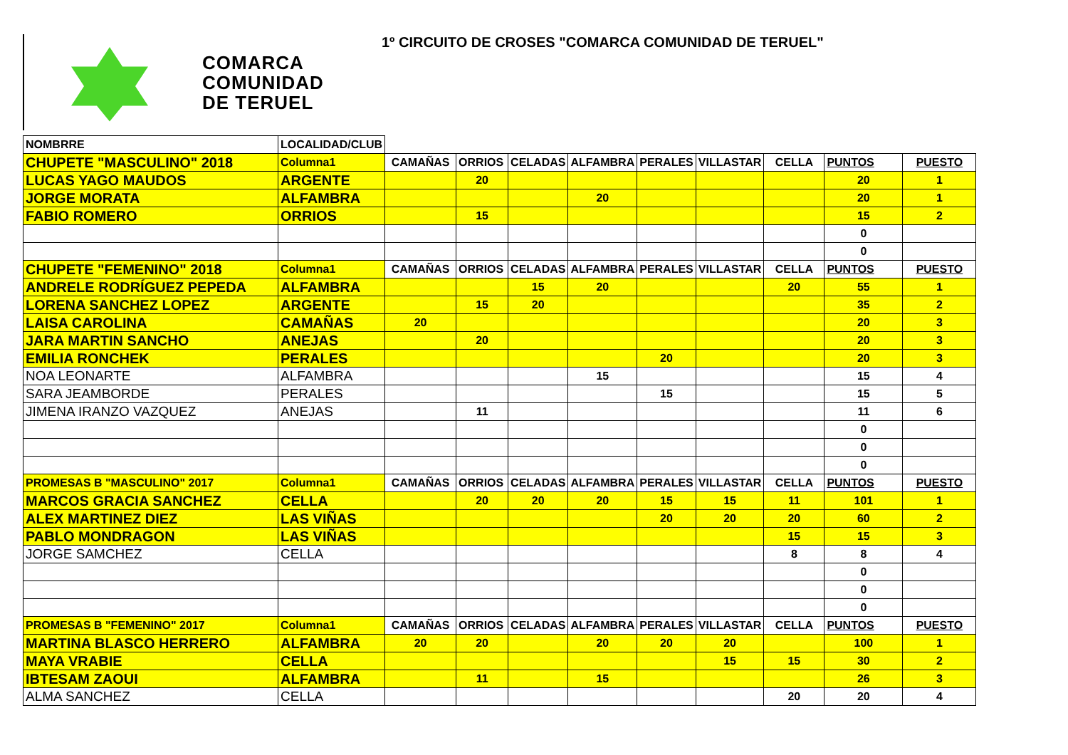COMARCA
COMUNIDAD
DE TERUEL
1º CIRCUITO DE CROSES "COMARCA COMUNIDAD DE TERUEL"
| NOMBRRE | LOCALIDAD/CLUB | | | | | | | | | |
| CHUPETE "MASCULINO" 2018 | Columna1 | CAMAÑAS | ORRIOS | CELADAS | ALFAMBRA | PERALES | VILLASTAR | CELLA | PUNTOS | PUESTO |
| LUCAS YAGO MAUDOS | ARGENTE | | 20 | | | | | | 20 | 1 |
| JORGE MORATA | ALFAMBRA | | | | 20 | | | | 20 | 1 |
| FABIO ROMERO | ORRIOS | | 15 | | | | | | 15 | 2 |
| | | | | | | | | | 0 | |
| | | | | | | | | | 0 | |
| CHUPETE "FEMENINO" 2018 | Columna1 | CAMAÑAS | ORRIOS | CELADAS | ALFAMBRA | PERALES | VILLASTAR | CELLA | PUNTOS | PUESTO |
| ANDRELE RODRÍGUEZ PEPEDA | ALFAMBRA | | | 15 | 20 | | | 20 | 55 | 1 |
| LORENA SANCHEZ LOPEZ | ARGENTE | | 15 | 20 | | | | | 35 | 2 |
| LAISA CAROLINA | CAMAÑAS | 20 | | | | | | | 20 | 3 |
| JARA MARTIN SANCHO | ANEJAS | | 20 | | | | | | 20 | 3 |
| EMILIA RONCHEK | PERALES | | | | | 20 | | | 20 | 3 |
| NOA LEONARTE | ALFAMBRA | | | | 15 | | | | 15 | 4 |
| SARA JEAMBORDE | PERALES | | | | | 15 | | | 15 | 5 |
| JIMENA IRANZO VAZQUEZ | ANEJAS | | 11 | | | | | | 11 | 6 |
| | | | | | | | | | 0 | |
| | | | | | | | | | 0 | |
| | | | | | | | | | 0 | |
| PROMESAS B "MASCULINO" 2017 | Columna1 | CAMAÑAS | ORRIOS | CELADAS | ALFAMBRA | PERALES | VILLASTAR | CELLA | PUNTOS | PUESTO |
| MARCOS GRACIA SANCHEZ | CELLA | | 20 | 20 | 20 | 15 | 15 | 11 | 101 | 1 |
| ALEX MARTINEZ DIEZ | LAS VIÑAS | | | | | 20 | 20 | 20 | 60 | 2 |
| PABLO MONDRAGON | LAS VIÑAS | | | | | | | 15 | 15 | 3 |
| JORGE SAMCHEZ | CELLA | | | | | | | 8 | 8 | 4 |
| | | | | | | | | | 0 | |
| | | | | | | | | | 0 | |
| | | | | | | | | | 0 | |
| PROMESAS B "FEMENINO" 2017 | Columna1 | CAMAÑAS | ORRIOS | CELADAS | ALFAMBRA | PERALES | VILLASTAR | CELLA | PUNTOS | PUESTO |
| MARTINA BLASCO HERRERO | ALFAMBRA | 20 | 20 | | 20 | 20 | 20 | | 100 | 1 |
| MAYA VRABIE | CELLA | | | | | | 15 | 15 | 30 | 2 |
| IBTESAM ZAOUI | ALFAMBRA | | 11 | | 15 | | | | 26 | 3 |
| ALMA SANCHEZ | CELLA | | | | | | | 20 | 20 | 4 |